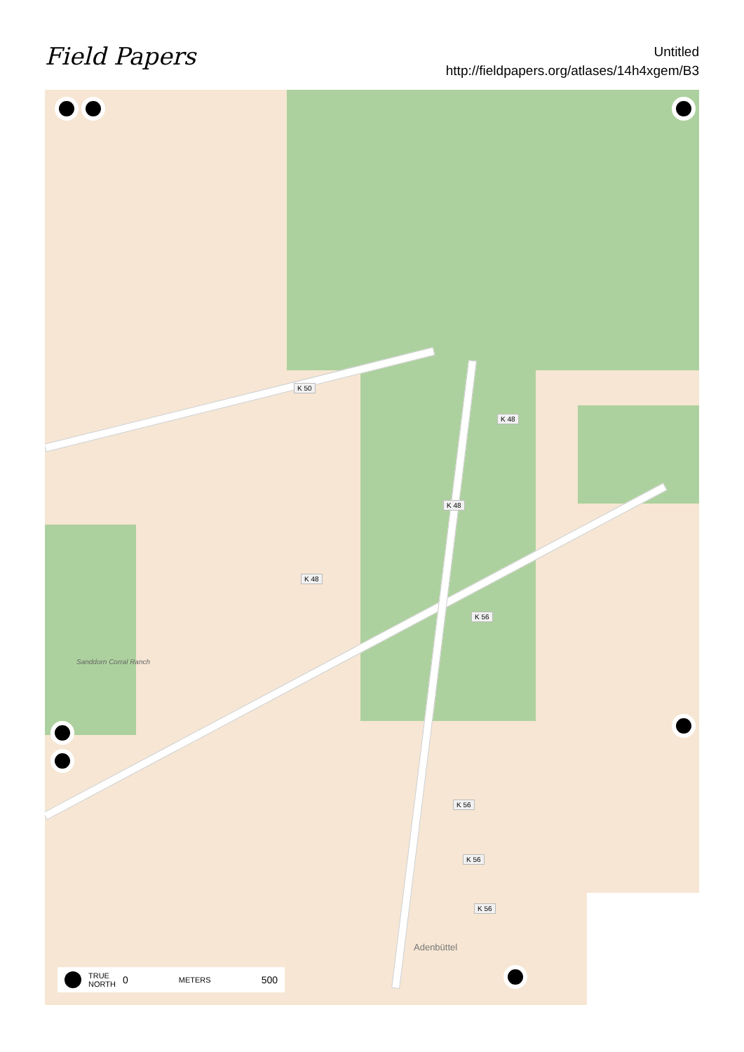Field Papers
Untitled
http://fieldpapers.org/atlases/14h4xgem/B3
K 50
K 48
K 48
K 48
K 56
K 56
K 56
K 56
Sanddorn Corral Ranch
Adenbüttel
TRUE
NORTH 0 METERS 500